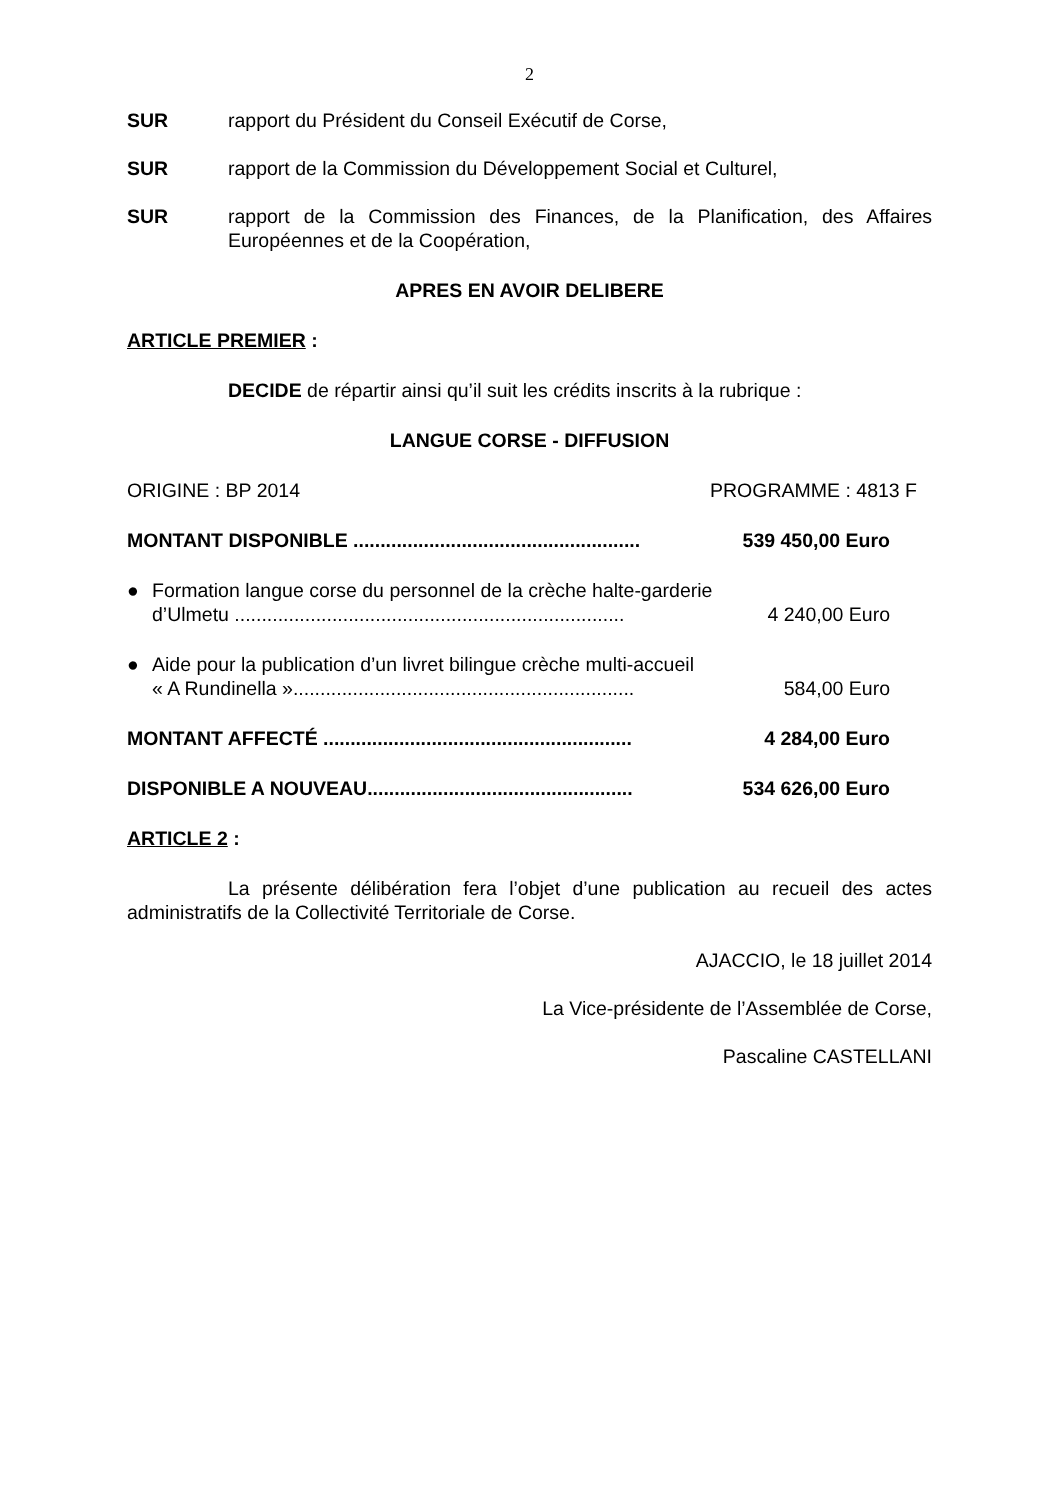2
SUR rapport du Président du Conseil Exécutif de Corse,
SUR rapport de la Commission du Développement Social et Culturel,
SUR rapport de la Commission des Finances, de la Planification, des Affaires Européennes et de la Coopération,
APRES EN AVOIR DELIBERE
ARTICLE PREMIER :
DECIDE de répartir ainsi qu’il suit les crédits inscrits à la rubrique :
LANGUE CORSE - DIFFUSION
ORIGINE : BP 2014 PROGRAMME : 4813 F
MONTANT DISPONIBLE ..................................................... 539 450,00 Euro
● Formation langue corse du personnel de la crèche halte-garderie
d’Ulmetu ........................................................................ 4 240,00 Euro
● Aide pour la publication d’un livret bilingue crèche multi-accueil
« A Rundinella »............................................................... 584,00 Euro
MONTANT AFFECTÉ ......................................................... 4 284,00 Euro
DISPONIBLE A NOUVEAU................................................. 534 626,00 Euro
ARTICLE 2 :
La présente délibération fera l’objet d’une publication au recueil des actes administratifs de la Collectivité Territoriale de Corse.
AJACCIO, le 18 juillet 2014
La Vice-présidente de l’Assemblée de Corse,
Pascaline CASTELLANI